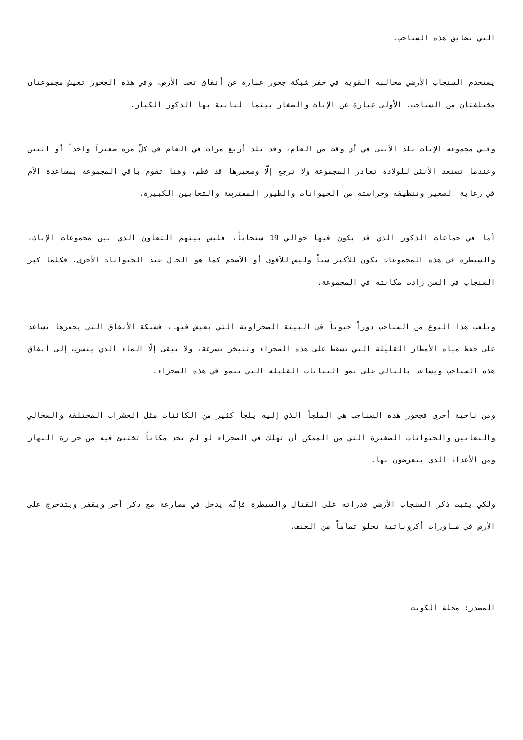التي تضايق هذه السناجب.
يستخدم السنجاب الأرضي مخالبه القوية في حفر شبكة جحور عبارة عن أنفاق تحت الأرض، وفي هذه الجحور تعيش مجموعتان مختلفتان من السناجب، الأولى عبارة عن الإناث والصغار بينما الثانية بها الذكور الكبار.
وفـي مجموعة الإناث تلد الأنثى في أي وقت من العام، وقد تلد أربع مرات في العام في كلّ مرة صغيراً واحداً أو اثنين وعندما تستعد الأنثى للولادة تغادر المجموعة ولا ترجع إلّا وصغيرها قد فطم، وهنا تقوم باقي المجموعة بمساعدة الأم في رعاية الصغير وتنظيفه وحراسته من الحيوانات والطيور المفترسة والثعابين الكبيرة.
أما في جماعات الذكور الذي قد يكون فيها حوالي 19 سنجاباً، فليس بينهم التعاون الذي بين مجموعات الإناث، والسيطرة في هذه المجموعات تكون للأكبر سناً وليس للأقوى أو الأضخم كما هو الحال عند الحيوانات الأخرى، فكلما كبر السنجاب في السن زادت مكانته في المجموعة.
ويلعب هذا النوع من السناجب دوراً حيوياً في البيئة الصحراوية التي يعيش فيها، فشبكة الأنفاق التي يحفرها تساعد على حفظ مياه الأمطار القليلة التي تسقط على هذه الصحراء وتتبخر بسرعة، ولا يبقى إلّا الماء الذي يتسرب إلى أنفاق هذه السناجب ويساعد بالتالي على نمو النباتات القليلة التي تنمو في هذه الصحراء.
ومن ناحية أخرى فجحور هذه السناجب هي الملجأ الذي إليه يلجأ كثير من الكائنات مثل الحشرات المختلفة والسحالي والثعابين والحيوانات الصغيرة التي من الممكن أن تهلك في الصحراء لو لم تجد مكاناً تختبئ فيه من حرارة النهار ومن الأعداء الذي يتعرضون بها.
ولكي يثبت ذكر السنجاب الأرضي قدراته على القتال والسيطرة فإنّه يدخل في مصارعة مع ذكر آخر ويقفز ويتدحرج على الأرض في مناورات أكروباتية تخلو تماماً من العنف.
المصدر: مجلة الكويت